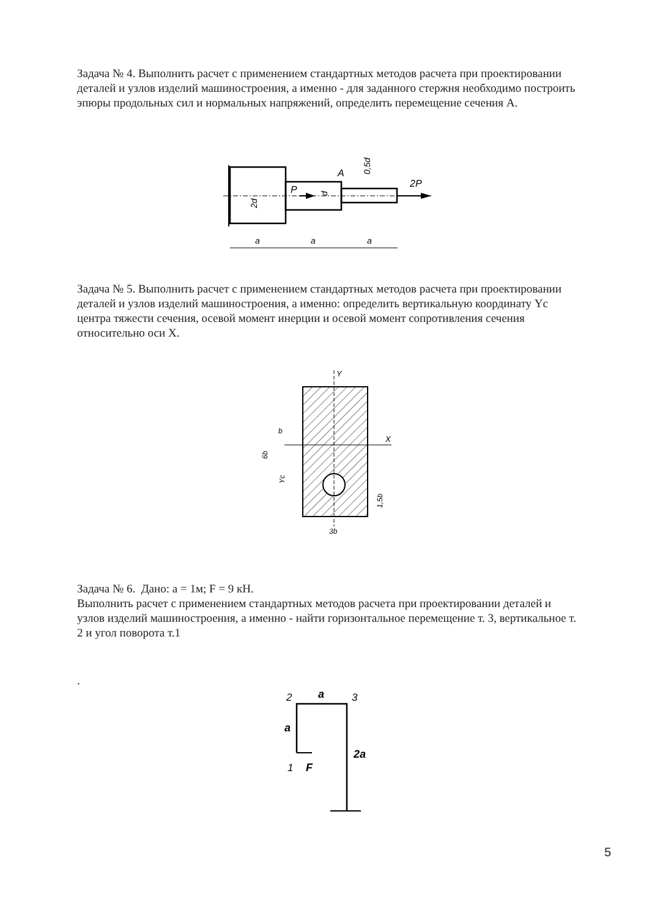Задача № 4. Выполнить расчет с применением стандартных методов расчета при проектировании деталей и узлов изделий машиностроения, а именно - для заданного стержня необходимо построить эпюры продольных сил и нормальных напряжений, определить перемещение сечения А.
P
2P
A
2d
d
0,5d
a
a
a
Задача № 5. Выполнить расчет с применением стандартных методов расчета при проектировании деталей и узлов изделий машиностроения, а именно: определить вертикальную координату Yс центра тяжести сечения, осевой момент инерции и осевой момент сопротивления сечения относительно оси X.
Y
X
b
6b
Yc
1,5b
3b
Задача № 6. Дано: а = 1м; F = 9 кН.
Выполнить расчет с применением стандартных методов расчета при проектировании деталей и узлов изделий машиностроения, а именно - найти горизонтальное перемещение т. 3, вертикальное т. 2 и угол поворота т.1
.
2
3
a
a
2a
1
F
5